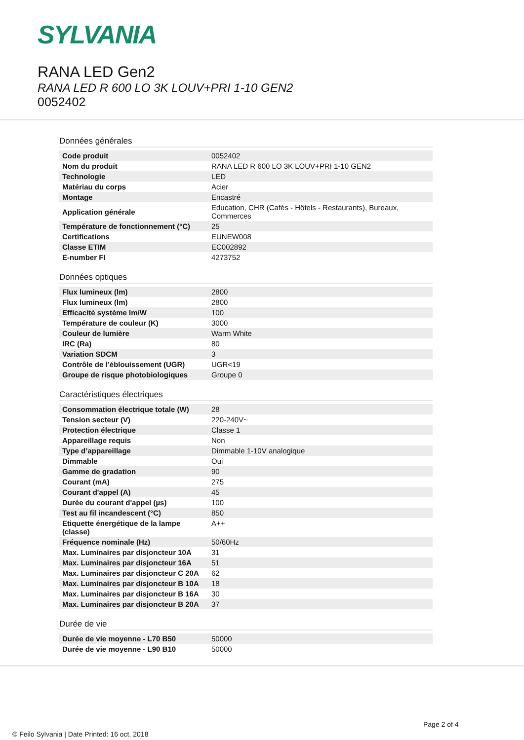SYLVANIA
RANA LED Gen2
RANA LED R 600 LO 3K LOUV+PRI 1-10 GEN2
0052402
Données générales
| Code produit | 0052402 |
| Nom du produit | RANA LED R 600 LO 3K LOUV+PRI 1-10 GEN2 |
| Technologie | LED |
| Matériau du corps | Acier |
| Montage | Encastré |
| Application générale | Education, CHR (Cafés - Hôtels - Restaurants), Bureaux, Commerces |
| Température de fonctionnement (°C) | 25 |
| Certifications | EUNEW008 |
| Classe ETIM | EC002892 |
| E-number FI | 4273752 |
Données optiques
| Flux lumineux (lm) | 2800 |
| Flux lumineux (lm) | 2800 |
| Efficacité système lm/W | 100 |
| Température de couleur (K) | 3000 |
| Couleur de lumière | Warm White |
| IRC (Ra) | 80 |
| Variation SDCM | 3 |
| Contrôle de l’éblouissement (UGR) | UGR<19 |
| Groupe de risque photobiologiques | Groupe 0 |
Caractéristiques électriques
| Consommation électrique totale (W) | 28 |
| Tension secteur (V) | 220-240V~ |
| Protection électrique | Classe 1 |
| Appareillage requis | Non |
| Type d’appareillage | Dimmable 1-10V analogique |
| Dimmable | Oui |
| Gamme de gradation | 90 |
| Courant (mA) | 275 |
| Courant d'appel (A) | 45 |
| Durée du courant d'appel (µs) | 100 |
| Test au fil incandescent (°C) | 850 |
| Etiquette énergétique de la lampe (classe) | A++ |
| Fréquence nominale (Hz) | 50/60Hz |
| Max. Luminaires par disjoncteur 10A | 31 |
| Max. Luminaires par disjoncteur 16A | 51 |
| Max. Luminaires par disjoncteur C 20A | 62 |
| Max. Luminaires par disjoncteur B 10A | 18 |
| Max. Luminaires par disjoncteur B 16A | 30 |
| Max. Luminaires par disjoncteur B 20A | 37 |
Durée de vie
| Durée de vie moyenne - L70 B50 | 50000 |
| Durée de vie moyenne - L90 B10 | 50000 |
Page 2 of 4
© Feilo Sylvania | Date Printed: 16 oct. 2018